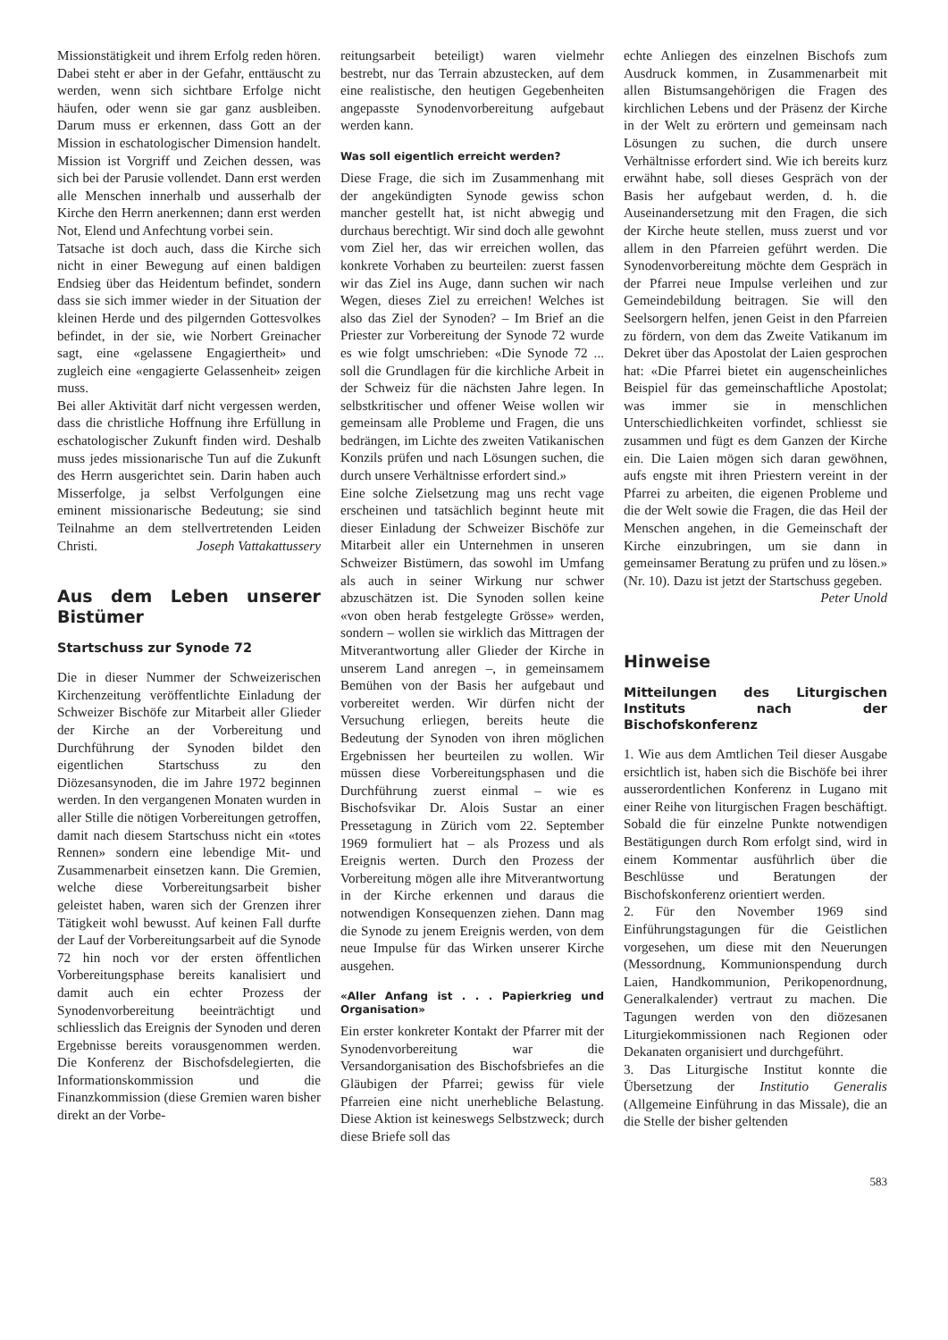Missionstätigkeit und ihrem Erfolg reden hören. Dabei steht er aber in der Gefahr, enttäuscht zu werden, wenn sich sichtbare Erfolge nicht häufen, oder wenn sie gar ganz ausbleiben. Darum muss er erkennen, dass Gott an der Mission in eschatologischer Dimension handelt. Mission ist Vorgriff und Zeichen dessen, was sich bei der Parusie vollendet. Dann erst werden alle Menschen innerhalb und ausserhalb der Kirche den Herrn anerkennen; dann erst werden Not, Elend und Anfechtung vorbei sein.
Tatsache ist doch auch, dass die Kirche sich nicht in einer Bewegung auf einen baldigen Endsieg über das Heidentum befindet, sondern dass sie sich immer wieder in der Situation der kleinen Herde und des pilgernden Gottesvolkes befindet, in der sie, wie Norbert Greinacher sagt, eine «gelassene Engagiertheit» und zugleich eine «engagierte Gelassenheit» zeigen muss.
Bei aller Aktivität darf nicht vergessen werden, dass die christliche Hoffnung ihre Erfüllung in eschatologischer Zukunft finden wird. Deshalb muss jedes missionarische Tun auf die Zukunft des Herrn ausgerichtet sein. Darin haben auch Misserfolge, ja selbst Verfolgungen eine eminent missionarische Bedeutung; sie sind Teilnahme an dem stellvertretenden Leiden Christi. Joseph Vattakattussery
Aus dem Leben unserer Bistümer
Startschuss zur Synode 72
Die in dieser Nummer der Schweizerischen Kirchenzeitung veröffentlichte Einladung der Schweizer Bischöfe zur Mitarbeit aller Glieder der Kirche an der Vorbereitung und Durchführung der Synoden bildet den eigentlichen Startschuss zu den Diözesansynoden, die im Jahre 1972 beginnen werden. In den vergangenen Monaten wurden in aller Stille die nötigen Vorbereitungen getroffen, damit nach diesem Startschuss nicht ein «totes Rennen» sondern eine lebendige Mit- und Zusammenarbeit einsetzen kann. Die Gremien, welche diese Vorbereitungsarbeit bisher geleistet haben, waren sich der Grenzen ihrer Tätigkeit wohl bewusst. Auf keinen Fall durfte der Lauf der Vorbereitungsarbeit auf die Synode 72 hin noch vor der ersten öffentlichen Vorbereitungsphase bereits kanalisiert und damit auch ein echter Prozess der Synodenvorbereitung beeinträchtigt und schliesslich das Ereignis der Synoden und deren Ergebnisse bereits vorausgenommen werden. Die Konferenz der Bischofsdelegierten, die Informationskommission und die Finanzkommission (diese Gremien waren bisher direkt an der Vorbe-
reitungsarbeit beteiligt) waren vielmehr bestrebt, nur das Terrain abzustecken, auf dem eine realistische, den heutigen Gegebenheiten angepasste Synodenvorbereitung aufgebaut werden kann.
Was soll eigentlich erreicht werden?
Diese Frage, die sich im Zusammenhang mit der angekündigten Synode gewiss schon mancher gestellt hat, ist nicht abwegig und durchaus berechtigt. Wir sind doch alle gewohnt vom Ziel her, das wir erreichen wollen, das konkrete Vorhaben zu beurteilen: zuerst fassen wir das Ziel ins Auge, dann suchen wir nach Wegen, dieses Ziel zu erreichen! Welches ist also das Ziel der Synoden? – Im Brief an die Priester zur Vorbereitung der Synode 72 wurde es wie folgt umschrieben: «Die Synode 72 ... soll die Grundlagen für die kirchliche Arbeit in der Schweiz für die nächsten Jahre legen. In selbstkritischer und offener Weise wollen wir gemeinsam alle Probleme und Fragen, die uns bedrängen, im Lichte des zweiten Vatikanischen Konzils prüfen und nach Lösungen suchen, die durch unsere Verhältnisse erfordert sind.»
Eine solche Zielsetzung mag uns recht vage erscheinen und tatsächlich beginnt heute mit dieser Einladung der Schweizer Bischöfe zur Mitarbeit aller ein Unternehmen in unseren Schweizer Bistümern, das sowohl im Umfang als auch in seiner Wirkung nur schwer abzuschätzen ist. Die Synoden sollen keine «von oben herab festgelegte Grösse» werden, sondern – wollen sie wirklich das Mittragen der Mitverantwortung aller Glieder der Kirche in unserem Land anregen –, in gemeinsamem Bemühen von der Basis her aufgebaut und vorbereitet werden. Wir dürfen nicht der Versuchung erliegen, bereits heute die Bedeutung der Synoden von ihren möglichen Ergebnissen her beurteilen zu wollen. Wir müssen diese Vorbereitungsphasen und die Durchführung zuerst einmal – wie es Bischofsvikar Dr. Alois Sustar an einer Pressetagung in Zürich vom 22. September 1969 formuliert hat – als Prozess und als Ereignis werten. Durch den Prozess der Vorbereitung mögen alle ihre Mitverantwortung in der Kirche erkennen und daraus die notwendigen Konsequenzen ziehen. Dann mag die Synode zu jenem Ereignis werden, von dem neue Impulse für das Wirken unserer Kirche ausgehen.
«Aller Anfang ist . . . Papierkrieg und Organisation»
Ein erster konkreter Kontakt der Pfarrer mit der Synodenvorbereitung war die Versandorganisation des Bischofsbriefes an die Gläubigen der Pfarrei; gewiss für viele Pfarreien eine nicht unerhebliche Belastung. Diese Aktion ist keineswegs Selbstzweck; durch diese Briefe soll das
echte Anliegen des einzelnen Bischofs zum Ausdruck kommen, in Zusammenarbeit mit allen Bistumsangehörigen die Fragen des kirchlichen Lebens und der Präsenz der Kirche in der Welt zu erörtern und gemeinsam nach Lösungen zu suchen, die durch unsere Verhältnisse erfordert sind. Wie ich bereits kurz erwähnt habe, soll dieses Gespräch von der Basis her aufgebaut werden, d. h. die Auseinandersetzung mit den Fragen, die sich der Kirche heute stellen, muss zuerst und vor allem in den Pfarreien geführt werden. Die Synodenvorbereitung möchte dem Gespräch in der Pfarrei neue Impulse verleihen und zur Gemeindebildung beitragen. Sie will den Seelsorgern helfen, jenen Geist in den Pfarreien zu fördern, von dem das Zweite Vatikanum im Dekret über das Apostolat der Laien gesprochen hat: «Die Pfarrei bietet ein augenscheinliches Beispiel für das gemeinschaftliche Apostolat; was immer sie in menschlichen Unterschiedlichkeiten vorfindet, schliesst sie zusammen und fügt es dem Ganzen der Kirche ein. Die Laien mögen sich daran gewöhnen, aufs engste mit ihren Priestern vereint in der Pfarrei zu arbeiten, die eigenen Probleme und die der Welt sowie die Fragen, die das Heil der Menschen angehen, in die Gemeinschaft der Kirche einzubringen, um sie dann in gemeinsamer Beratung zu prüfen und zu lösen.» (Nr. 10). Dazu ist jetzt der Startschuss gegeben.
Peter Unold
Hinweise
Mitteilungen des Liturgischen Instituts nach der Bischofskonferenz
1. Wie aus dem Amtlichen Teil dieser Ausgabe ersichtlich ist, haben sich die Bischöfe bei ihrer ausserordentlichen Konferenz in Lugano mit einer Reihe von liturgischen Fragen beschäftigt. Sobald die für einzelne Punkte notwendigen Bestätigungen durch Rom erfolgt sind, wird in einem Kommentar ausführlich über die Beschlüsse und Beratungen der Bischofskonferenz orientiert werden.
2. Für den November 1969 sind Einführungstagungen für die Geistlichen vorgesehen, um diese mit den Neuerungen (Messordnung, Kommunionspendung durch Laien, Handkommunion, Perikopenordnung, Generalkalender) vertraut zu machen. Die Tagungen werden von den diözesanen Liturgiekommissionen nach Regionen oder Dekanaten organisiert und durchgeführt.
3. Das Liturgische Institut konnte die Übersetzung der Institutio Generalis (Allgemeine Einführung in das Missale), die an die Stelle der bisher geltenden
583